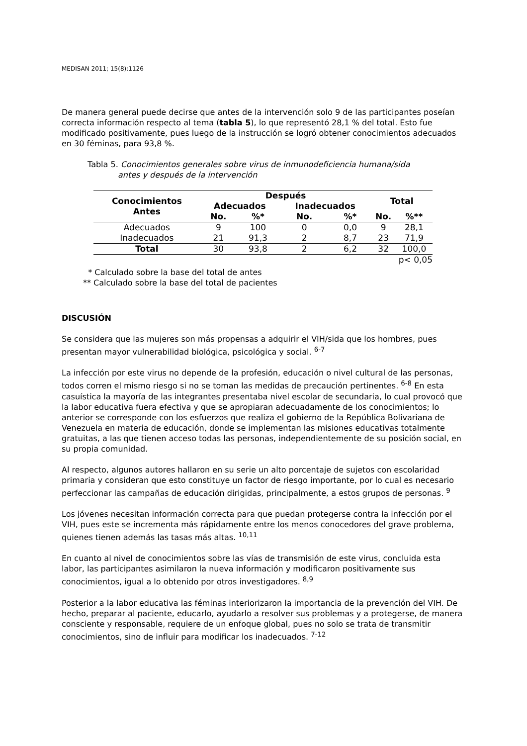MEDISAN 2011; 15(8):1126
De manera general puede decirse que antes de la intervención solo 9 de las participantes poseían correcta información respecto al tema (tabla 5), lo que representó 28,1 % del total. Esto fue modificado positivamente, pues luego de la instrucción se logró obtener conocimientos adecuados en 30 féminas, para 93,8 %.
Tabla 5. Conocimientos generales sobre virus de inmunodeficiencia humana/sida
antes y después de la intervención
| Conocimientos Antes | Después | | | | Total | |
| --- | --- | --- | --- | --- | --- | --- |
| | Adecuados | | Inadecuados | | | |
| | No. | %* | No. | %* | No. | %** |
| Adecuados | 9 | 100 | 0 | 0,0 | 9 | 28,1 |
| Inadecuados | 21 | 91,3 | 2 | 8,7 | 23 | 71,9 |
| Total | 30 | 93,8 | 2 | 6,2 | 32 | 100,0 |
| p< 0,05 | | | | | | |
* Calculado sobre la base del total de antes
** Calculado sobre la base del total de pacientes
DISCUSIÓN
Se considera que las mujeres son más propensas a adquirir el VIH/sida que los hombres, pues presentan mayor vulnerabilidad biológica, psicológica y social. <sup>6-7</sup>
La infección por este virus no depende de la profesión, educación o nivel cultural de las personas, todos corren el mismo riesgo si no se toman las medidas de precaución pertinentes. <sup>6-8</sup> En esta casuística la mayoría de las integrantes presentaba nivel escolar de secundaria, lo cual provocó que la labor educativa fuera efectiva y que se apropiaran adecuadamente de los conocimientos; lo anterior se corresponde con los esfuerzos que realiza el gobierno de la República Bolivariana de Venezuela en materia de educación, donde se implementan las misiones educativas totalmente gratuitas, a las que tienen acceso todas las personas, independientemente de su posición social, en su propia comunidad.
Al respecto, algunos autores hallaron en su serie un alto porcentaje de sujetos con escolaridad primaria y consideran que esto constituye un factor de riesgo importante, por lo cual es necesario perfeccionar las campañas de educación dirigidas, principalmente, a estos grupos de personas. <sup>9</sup>
Los jóvenes necesitan información correcta para que puedan protegerse contra la infección por el VIH, pues este se incrementa más rápidamente entre los menos conocedores del grave problema, quienes tienen además las tasas más altas. <sup>10,11</sup>
En cuanto al nivel de conocimientos sobre las vías de transmisión de este virus, concluida esta labor, las participantes asimilaron la nueva información y modificaron positivamente sus conocimientos, igual a lo obtenido por otros investigadores. <sup>8,9</sup>
Posterior a la labor educativa las féminas interiorizaron la importancia de la prevención del VIH. De hecho, preparar al paciente, educarlo, ayudarlo a resolver sus problemas y a protegerse, de manera consciente y responsable, requiere de un enfoque global, pues no solo se trata de transmitir conocimientos, sino de influir para modificar los inadecuados. <sup>7-12</sup>